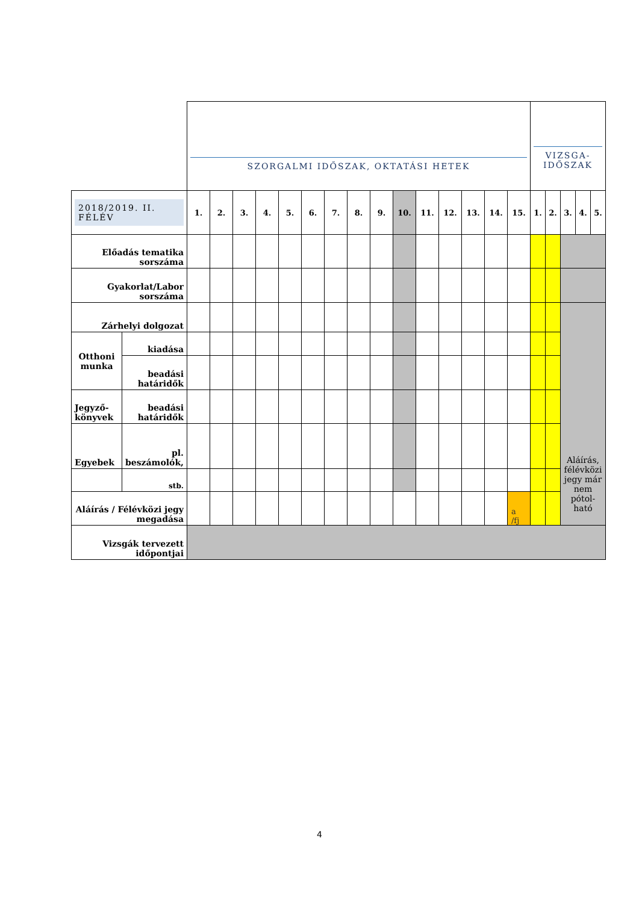| | | SZORGALMI IDŐSZAK, OKTATÁSI HETEK | | | | | | | | | | | | | | | VIZSGA- IDŐSZAK | | | | |
| 2018/2019. II. FÉLÉV | | 1. | 2. | 3. | 4. | 5. | 6. | 7. | 8. | 9. | 10. | 11. | 12. | 13. | 14. | 15. | 1. | 2. | 3. | 4. | 5. |
| Előadás tematika sorszáma | | | | | | | | | | | | | | | | | | | | | |
| Gyakorlat/Labor sorszáma | | | | | | | | | | | | | | | | | | | | | |
| Zárhelyi dolgozat | | | | | | | | | | | | | | | | | | | Aláírás, félévközi jegy már nem pótol-ható | | |
| Otthoni munka | kiadása | | | | | | | | | | | | | | | | | | | | |
| | beadási határidők | | | | | | | | | | | | | | | | | | | | |
| Jegyző-könyvek | beadási határidők | | | | | | | | | | | | | | | | | | | | |
| Egyebek | pl. beszámolók, | | | | | | | | | | | | | | | | | | | | |
| | stb. | | | | | | | | | | | | | | | | | | | | |
| Aláírás / Félévközi jegy megadása | | | | | | | | | | | | | | | | a /fj | | | | | |
| Vizsgák tervezett időpontjai | | | | | | | | | | | | | | | | | | | | | |
4